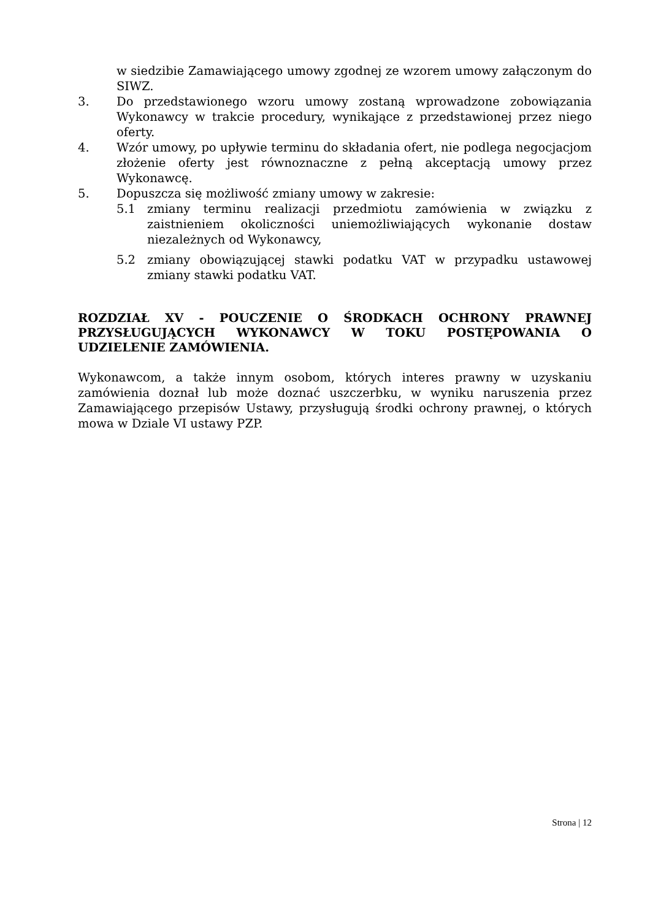w siedzibie Zamawiającego umowy zgodnej ze wzorem umowy załączonym do SIWZ.
3. Do przedstawionego wzoru umowy zostaną wprowadzone zobowiązania Wykonawcy w trakcie procedury, wynikające z przedstawionej przez niego oferty.
4. Wzór umowy, po upływie terminu do składania ofert, nie podlega negocjacjom złożenie oferty jest równoznaczne z pełną akceptacją umowy przez Wykonawcę.
5. Dopuszcza się możliwość zmiany umowy w zakresie:
5.1 zmiany terminu realizacji przedmiotu zamówienia w związku z zaistnieniem okoliczności uniemożliwiających wykonanie dostaw niezależnych od Wykonawcy,
5.2 zmiany obowiązującej stawki podatku VAT w przypadku ustawowej zmiany stawki podatku VAT.
ROZDZIAŁ XV - POUCZENIE O ŚRODKACH OCHRONY PRAWNEJ PRZYSŁUGUJĄCYCH WYKONAWCY W TOKU POSTĘPOWANIA O UDZIELENIE ZAMÓWIENIA.
Wykonawcom, a także innym osobom, których interes prawny w uzyskaniu zamówienia doznał lub może doznać uszczerbku, w wyniku naruszenia przez Zamawiającego przepisów Ustawy, przysługują środki ochrony prawnej, o których mowa w Dziale VI ustawy PZP.
Strona | 12